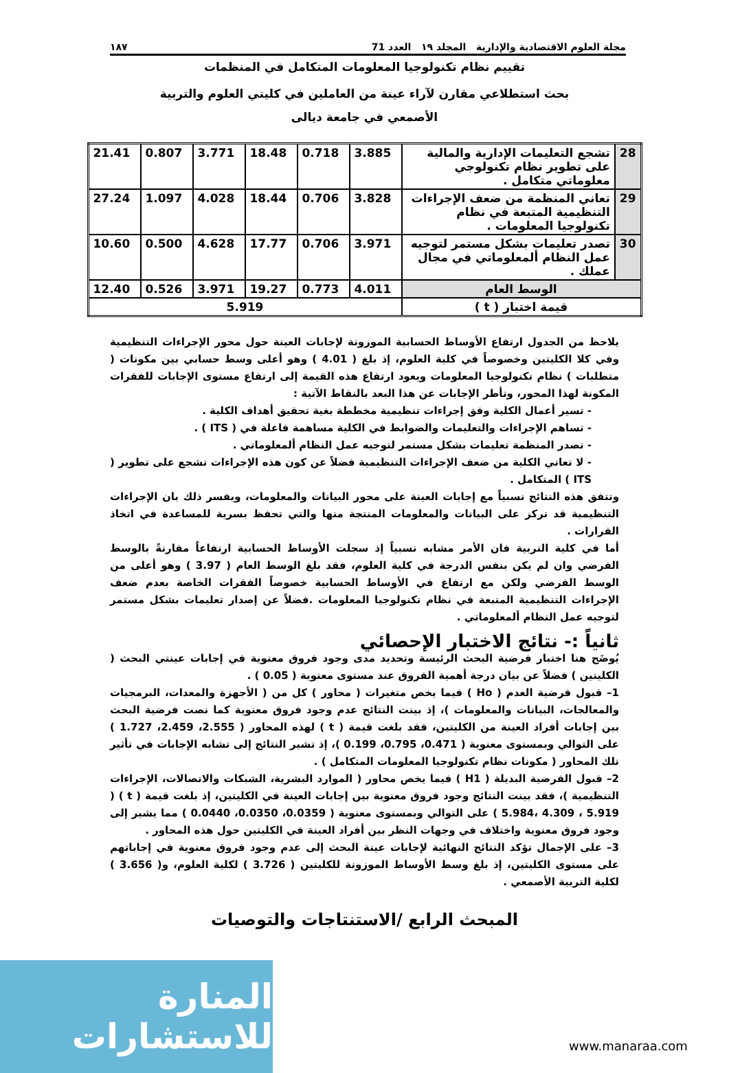مجلة العلوم الاقتصادية والإدارية المجلد ١٩ العدد 71 ١٨٧
تقييم نظام تكنولوجيا المعلومات المتكامل في المنظمات
بحث استطلاعي مقارن لآراء عينة من العاملين في كليتي العلوم والتربية
الأصمعي في جامعة ديالى
| 28 | تشجع التعليمات الإدارية والمالية على تطوير نظام تكنولوجي معلوماتي متكامل . | 3.885 | 0.718 | 18.48 | 3.771 | 0.807 | 21.41 |
| 29 | تعاني المنظمة من ضعف الإجراءات التنظيمية المتبعة في نظام تكنولوجيا المعلومات . | 3.828 | 0.706 | 18.44 | 4.028 | 1.097 | 27.24 |
| 30 | تصدر تعليمات بشكل مستمر لتوجيه عمل النظام ألمعلوماتي في مجال عملك . | 3.971 | 0.706 | 17.77 | 4.628 | 0.500 | 10.60 |
| الوسط العام | | 4.011 | 0.773 | 19.27 | 3.971 | 0.526 | 12.40 |
| قيمة اختبار ( t ) | | 5.919 | | | | | |
يلاحظ من الجدول ارتفاع الأوساط الحسابية الموزونة لإجابات العينة حول محور الإجراءات التنظيمية وفي كلا الكليتين وخصوصاً في كلية العلوم، إذ بلغ ( 4.01 ) وهو أعلى وسط حسابي بين مكونات ( متطلبات ) نظام تكنولوجيا المعلومات ويعود ارتفاع هذه القيمة إلى ارتفاع مستوى الإجابات للفقرات المكونة لهذا المحور، وتأطر الإجابات عن هذا البعد بالنقاط الآتية :
- تسير أعمال الكلية وفق إجراءات تنظيمية مخططة بغية تحقيق أهداف الكلية .
- تساهم الإجراءات والتعليمات والضوابط في الكلية مساهمة فاعلة في ( ITS ) .
- تصدر المنظمة تعليمات بشكل مستمر لتوجيه عمل النظام ألمعلوماتي .
- لا تعاني الكلية من ضعف الإجراءات التنظيمية فضلاً عن كون هذه الإجراءات تشجع على تطوير ( ITS ) المتكامل .
وتتفق هذه النتائج نسبياً مع إجابات العينة على محور البيانات والمعلومات، ويفسر ذلك بان الإجراءات التنظيمية قد تركز على البيانات والمعلومات المنتجة منها والتي تحفظ بسرية للمساعدة في اتخاذ القرارات .
أما في كلية التربية فان الأمر مشابه نسبياً إذ سجلت الأوساط الحسابية ارتفاعاً مقارنةً بالوسط الفرضي وان لم يكن بنفس الدرجة في كلية العلوم، فقد بلغ الوسط العام ( 3.97 ) وهو أعلى من الوسط الفرضي ولكن مع ارتفاع في الأوساط الحسابية خصوصاً الفقرات الخاصة بعدم ضعف الإجراءات التنظيمية المتبعة في نظام تكنولوجيا المعلومات .فضلاً عن إصدار تعليمات بشكل مستمر لتوجيه عمل النظام ألمعلوماتي .
ثانياً :- نتائج الاختبار الإحصائي
يُوضَح هنا اختبار فرضية البحث الرئيسة وتحديد مدى وجود فروق معنوية في إجابات عينتي البحث ( الكليتين ) فضلاً عن بيان درجة أهمية الفروق عند مستوى معنوية ( 0.05 ) .
1– قبول فرضية العدم ( Ho ) فيما يخص متغيرات ( محاور ) كل من ( الأجهزة والمعدات، البرمجيات والمعالجات، البيانات والمعلومات )، إذ بينت النتائج عدم وجود فروق معنوية كما نصت فرضية البحث بين إجابات أفراد العينة من الكليتين، فقد بلغت قيمة ( t ) لهذه المحاور ( 2.555، 2.459، 1.727 ) على التوالي وبمستوى معنوية ( 0.471، 0.795، 0.199 )، إذ تشير النتائج إلى تشابه الإجابات في تأثير تلك المحاور ( مكونات نظام تكنولوجيا المعلومات المتكامل ) .
2– قبول الفرضية البديلة ( H1 ) فيما يخص محاور ( الموارد البشرية، الشبكات والاتصالات، الإجراءات التنظيمية )، فقد بينت النتائج وجود فروق معنوية بين إجابات العينة في الكليتين، إذ بلغت قيمة ( t ) ( 5.984، 4.309 ، 5.919 ) على التوالي وبمستوى معنوية ( 0.0359، 0.0350، 0.0440 ) مما يشير إلى وجود فروق معنوية واختلاف في وجهات النظر بين أفراد العينة في الكليتين حول هذه المحاور .
3– على الإجمال تؤكد النتائج النهائية لإجابات عينة البحث إلى عدم وجود فروق معنوية في إجاباتهم على مستوى الكليتين، إذ بلغ وسط الأوساط الموزونة للكليتين ( 3.726 ) لكلية العلوم، و( 3.656 ) لكلية التربية الأصمعي .
المبحث الرابع /الاستنتاجات والتوصيات
المنارة للاستشارات
www.manaraa.com